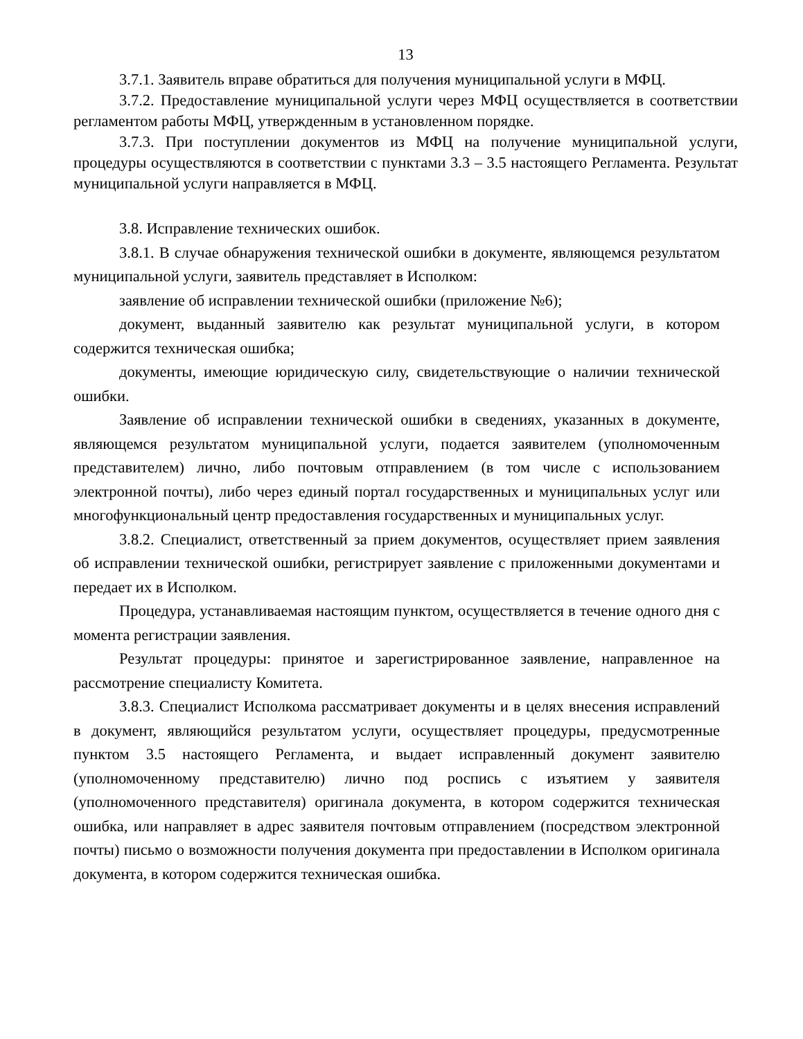13
3.7.1. Заявитель вправе обратиться для получения муниципальной услуги в МФЦ.
3.7.2. Предоставление муниципальной услуги через МФЦ осуществляется в соответствии регламентом работы МФЦ, утвержденным в установленном порядке.
3.7.3. При поступлении документов из МФЦ на получение муниципальной услуги, процедуры осуществляются в соответствии с пунктами 3.3 – 3.5 настоящего Регламента. Результат муниципальной услуги направляется в МФЦ.
3.8. Исправление технических ошибок.
3.8.1. В случае обнаружения технической ошибки в документе, являющемся результатом муниципальной услуги, заявитель представляет в Исполком:
заявление об исправлении технической ошибки (приложение №6);
документ, выданный заявителю как результат муниципальной услуги, в котором содержится техническая ошибка;
документы, имеющие юридическую силу, свидетельствующие о наличии технической ошибки.
Заявление об исправлении технической ошибки в сведениях, указанных в документе, являющемся результатом муниципальной услуги, подается заявителем (уполномоченным представителем) лично, либо почтовым отправлением (в том числе с использованием электронной почты), либо через единый портал государственных и муниципальных услуг или многофункциональный центр предоставления государственных и муниципальных услуг.
3.8.2. Специалист, ответственный за прием документов, осуществляет прием заявления об исправлении технической ошибки, регистрирует заявление с приложенными документами и передает их в Исполком.
Процедура, устанавливаемая настоящим пунктом, осуществляется в течение одного дня с момента регистрации заявления.
Результат процедуры: принятое и зарегистрированное заявление, направленное на рассмотрение специалисту Комитета.
3.8.3. Специалист Исполкома рассматривает документы и в целях внесения исправлений в документ, являющийся результатом услуги, осуществляет процедуры, предусмотренные пунктом 3.5 настоящего Регламента, и выдает исправленный документ заявителю (уполномоченному представителю) лично под роспись с изъятием у заявителя (уполномоченного представителя) оригинала документа, в котором содержится техническая ошибка, или направляет в адрес заявителя почтовым отправлением (посредством электронной почты) письмо о возможности получения документа при предоставлении в Исполком оригинала документа, в котором содержится техническая ошибка.